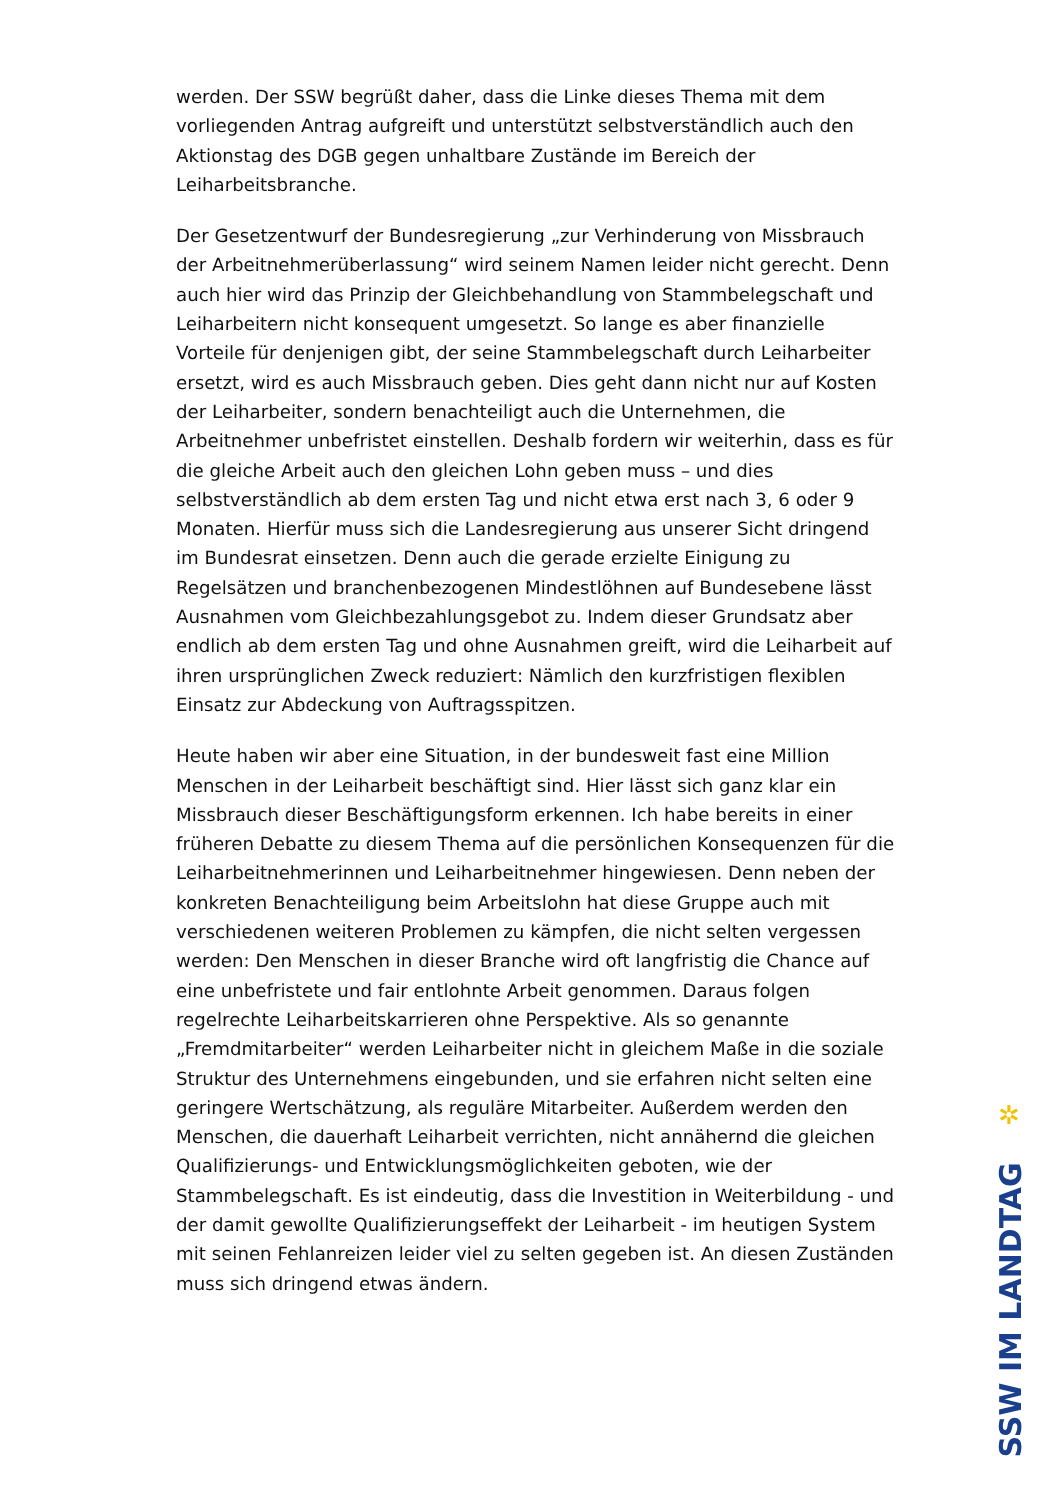werden. Der SSW begrüßt daher, dass die Linke dieses Thema mit dem vorliegenden Antrag aufgreift und unterstützt selbstverständlich auch den Aktionstag des DGB gegen unhaltbare Zustände im Bereich der Leiharbeitsbranche.
Der Gesetzentwurf der Bundesregierung „zur Verhinderung von Missbrauch der Arbeitnehmerüberlassung“ wird seinem Namen leider nicht gerecht. Denn auch hier wird das Prinzip der Gleichbehandlung von Stammbelegschaft und Leiharbeitern nicht konsequent umgesetzt. So lange es aber finanzielle Vorteile für denjenigen gibt, der seine Stammbelegschaft durch Leiharbeiter ersetzt, wird es auch Missbrauch geben. Dies geht dann nicht nur auf Kosten der Leiharbeiter, sondern benachteiligt auch die Unternehmen, die Arbeitnehmer unbefristet einstellen. Deshalb fordern wir weiterhin, dass es für die gleiche Arbeit auch den gleichen Lohn geben muss – und dies selbstverständlich ab dem ersten Tag und nicht etwa erst nach 3, 6 oder 9 Monaten. Hierfür muss sich die Landesregierung aus unserer Sicht dringend im Bundesrat einsetzen. Denn auch die gerade erzielte Einigung zu Regelsätzen und branchenbezogenen Mindestlöhnen auf Bundesebene lässt Ausnahmen vom Gleichbezahlungsgebot zu. Indem dieser Grundsatz aber endlich ab dem ersten Tag und ohne Ausnahmen greift, wird die Leiharbeit auf ihren ursprünglichen Zweck reduziert: Nämlich den kurzfristigen flexiblen Einsatz zur Abdeckung von Auftragsspitzen.
Heute haben wir aber eine Situation, in der bundesweit fast eine Million Menschen in der Leiharbeit beschäftigt sind. Hier lässt sich ganz klar ein Missbrauch dieser Beschäftigungsform erkennen. Ich habe bereits in einer früheren Debatte zu diesem Thema auf die persönlichen Konsequenzen für die Leiharbeitnehmerinnen und Leiharbeitnehmer hingewiesen. Denn neben der konkreten Benachteiligung beim Arbeitslohn hat diese Gruppe auch mit verschiedenen weiteren Problemen zu kämpfen, die nicht selten vergessen werden: Den Menschen in dieser Branche wird oft langfristig die Chance auf eine unbefristete und fair entlohnte Arbeit genommen. Daraus folgen regelrechte Leiharbeitskarrieren ohne Perspektive. Als so genannte „Fremdmitarbeiter“ werden Leiharbeiter nicht in gleichem Maße in die soziale Struktur des Unternehmens eingebunden, und sie erfahren nicht selten eine geringere Wertschätzung, als reguläre Mitarbeiter. Außerdem werden den Menschen, die dauerhaft Leiharbeit verrichten, nicht annähernd die gleichen Qualifizierungs- und Entwicklungsmöglichkeiten geboten, wie der Stammbelegschaft. Es ist eindeutig, dass die Investition in Weiterbildung - und der damit gewollte Qualifizierungseffekt der Leiharbeit - im heutigen System mit seinen Fehlanreizen leider viel zu selten gegeben ist. An diesen Zuständen muss sich dringend etwas ändern.
✲
SSW IM LANDTAG